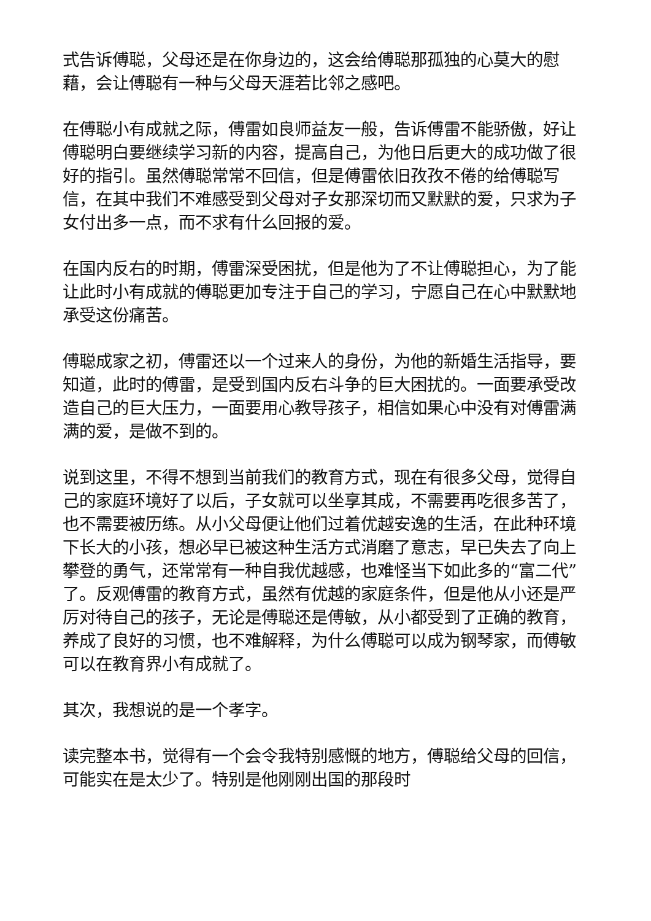式告诉傅聪，父母还是在你身边的，这会给傅聪那孤独的心莫大的慰藉，会让傅聪有一种与父母天涯若比邻之感吧。
在傅聪小有成就之际，傅雷如良师益友一般，告诉傅雷不能骄傲，好让傅聪明白要继续学习新的内容，提高自己，为他日后更大的成功做了很好的指引。虽然傅聪常常不回信，但是傅雷依旧孜孜不倦的给傅聪写信，在其中我们不难感受到父母对子女那深切而又默默的爱，只求为子女付出多一点，而不求有什么回报的爱。
在国内反右的时期，傅雷深受困扰，但是他为了不让傅聪担心，为了能让此时小有成就的傅聪更加专注于自己的学习，宁愿自己在心中默默地承受这份痛苦。
傅聪成家之初，傅雷还以一个过来人的身份，为他的新婚生活指导，要知道，此时的傅雷，是受到国内反右斗争的巨大困扰的。一面要承受改造自己的巨大压力，一面要用心教导孩子，相信如果心中没有对傅雷满满的爱，是做不到的。
说到这里，不得不想到当前我们的教育方式，现在有很多父母，觉得自己的家庭环境好了以后，子女就可以坐享其成，不需要再吃很多苦了，也不需要被历练。从小父母便让他们过着优越安逸的生活，在此种环境下长大的小孩，想必早已被这种生活方式消磨了意志，早已失去了向上攀登的勇气，还常常有一种自我优越感，也难怪当下如此多的“富二代”了。反观傅雷的教育方式，虽然有优越的家庭条件，但是他从小还是严厉对待自己的孩子，无论是傅聪还是傅敏，从小都受到了正确的教育，养成了良好的习惯，也不难解释，为什么傅聪可以成为钢琴家，而傅敏可以在教育界小有成就了。
其次，我想说的是一个孝字。
读完整本书，觉得有一个会令我特别感慨的地方，傅聪给父母的回信，可能实在是太少了。特别是他刚刚出国的那段时